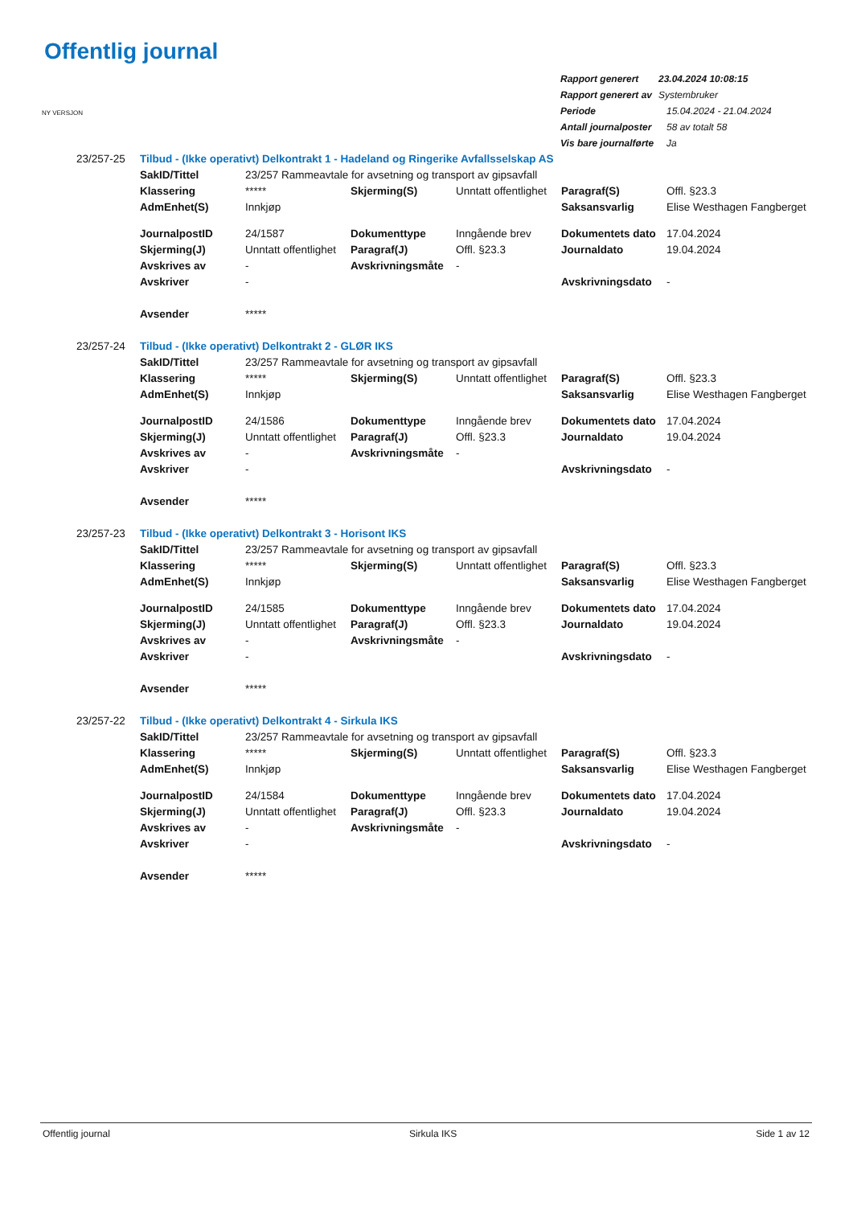Offentlig journal
| Rapport generert | 23.04.2024 10:08:15 |
| Rapport generert av | Systembruker |
| Periode | 15.04.2024 - 21.04.2024 |
| Antall journalposter | 58 av totalt 58 |
| Vis bare journalførte | Ja |
NY VERSJON
| 23/257-25 | Tilbud - (Ikke operativt) Delkontrakt 1 - Hadeland og Ringerike Avfallsselskap AS | | | | | |
| | SakID/Tittel | 23/257 Rammeavtale for avsetning og transport av gipsavfall | | | | |
| | Klassering | ***** | Skjerming(S) | Unntatt offentlighet | Paragraf(S) | Offl. §23.3 |
| | AdmEnhet(S) | Innkjøp | | | Saksansvarlig | Elise Westhagen Fangberget |
| | JournalpostID | 24/1587 | Dokumenttype | Inngående brev | Dokumentets dato | 17.04.2024 |
| | Skjerming(J) | Unntatt offentlighet | Paragraf(J) | Offl. §23.3 | Journaldato | 19.04.2024 |
| | Avskrives av | - | Avskrivningsmåte | - | | |
| | Avskriver | - | | | Avskrivningsdato | - |
| | Avsender | ***** | | | | |
| 23/257-24 | Tilbud - (Ikke operativt) Delkontrakt 2 - GLØR IKS | | | | | |
| | SakID/Tittel | 23/257 Rammeavtale for avsetning og transport av gipsavfall | | | | |
| | Klassering | ***** | Skjerming(S) | Unntatt offentlighet | Paragraf(S) | Offl. §23.3 |
| | AdmEnhet(S) | Innkjøp | | | Saksansvarlig | Elise Westhagen Fangberget |
| | JournalpostID | 24/1586 | Dokumenttype | Inngående brev | Dokumentets dato | 17.04.2024 |
| | Skjerming(J) | Unntatt offentlighet | Paragraf(J) | Offl. §23.3 | Journaldato | 19.04.2024 |
| | Avskrives av | - | Avskrivningsmåte | - | | |
| | Avskriver | - | | | Avskrivningsdato | - |
| | Avsender | ***** | | | | |
| 23/257-23 | Tilbud - (Ikke operativt) Delkontrakt 3 - Horisont IKS | | | | | |
| | SakID/Tittel | 23/257 Rammeavtale for avsetning og transport av gipsavfall | | | | |
| | Klassering | ***** | Skjerming(S) | Unntatt offentlighet | Paragraf(S) | Offl. §23.3 |
| | AdmEnhet(S) | Innkjøp | | | Saksansvarlig | Elise Westhagen Fangberget |
| | JournalpostID | 24/1585 | Dokumenttype | Inngående brev | Dokumentets dato | 17.04.2024 |
| | Skjerming(J) | Unntatt offentlighet | Paragraf(J) | Offl. §23.3 | Journaldato | 19.04.2024 |
| | Avskrives av | - | Avskrivningsmåte | - | | |
| | Avskriver | - | | | Avskrivningsdato | - |
| | Avsender | ***** | | | | |
| 23/257-22 | Tilbud - (Ikke operativt) Delkontrakt 4 - Sirkula IKS | | | | | |
| | SakID/Tittel | 23/257 Rammeavtale for avsetning og transport av gipsavfall | | | | |
| | Klassering | ***** | Skjerming(S) | Unntatt offentlighet | Paragraf(S) | Offl. §23.3 |
| | AdmEnhet(S) | Innkjøp | | | Saksansvarlig | Elise Westhagen Fangberget |
| | JournalpostID | 24/1584 | Dokumenttype | Inngående brev | Dokumentets dato | 17.04.2024 |
| | Skjerming(J) | Unntatt offentlighet | Paragraf(J) | Offl. §23.3 | Journaldato | 19.04.2024 |
| | Avskrives av | - | Avskrivningsmåte | - | | |
| | Avskriver | - | | | Avskrivningsdato | - |
| | Avsender | ***** | | | | |
Offentlig journal Sirkula IKS Side 1 av 12